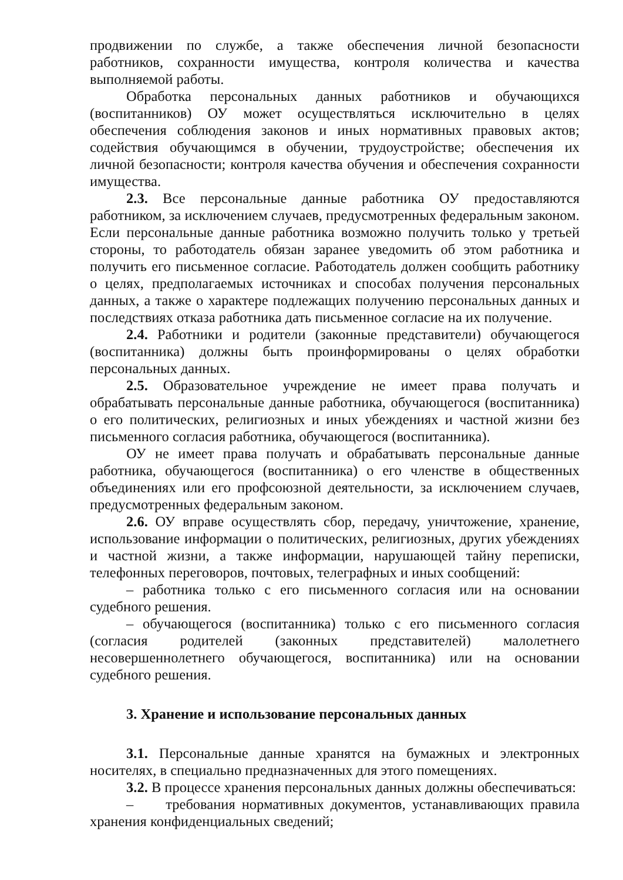продвижении по службе, а также обеспечения личной безопасности работников, сохранности имущества, контроля количества и качества выполняемой работы.
Обработка персональных данных работников и обучающихся (воспитанников) ОУ может осуществляться исключительно в целях обеспечения соблюдения законов и иных нормативных правовых актов; содействия обучающимся в обучении, трудоустройстве; обеспечения их личной безопасности; контроля качества обучения и обеспечения сохранности имущества.
2.3. Все персональные данные работника ОУ предоставляются работником, за исключением случаев, предусмотренных федеральным законом. Если персональные данные работника возможно получить только у третьей стороны, то работодатель обязан заранее уведомить об этом работника и получить его письменное согласие. Работодатель должен сообщить работнику о целях, предполагаемых источниках и способах получения персональных данных, а также о характере подлежащих получению персональных данных и последствиях отказа работника дать письменное согласие на их получение.
2.4. Работники и родители (законные представители) обучающегося (воспитанника) должны быть проинформированы о целях обработки персональных данных.
2.5. Образовательное учреждение не имеет права получать и обрабатывать персональные данные работника, обучающегося (воспитанника) о его политических, религиозных и иных убеждениях и частной жизни без письменного согласия работника, обучающегося (воспитанника).
ОУ не имеет права получать и обрабатывать персональные данные работника, обучающегося (воспитанника) о его членстве в общественных объединениях или его профсоюзной деятельности, за исключением случаев, предусмотренных федеральным законом.
2.6. ОУ вправе осуществлять сбор, передачу, уничтожение, хранение, использование информации о политических, религиозных, других убеждениях и частной жизни, а также информации, нарушающей тайну переписки, телефонных переговоров, почтовых, телеграфных и иных сообщений:
– работника только с его письменного согласия или на основании судебного решения.
– обучающегося (воспитанника) только с его письменного согласия (согласия родителей (законных представителей) малолетнего несовершеннолетнего обучающегося, воспитанника) или на основании судебного решения.
3. Хранение и использование персональных данных
3.1. Персональные данные хранятся на бумажных и электронных носителях, в специально предназначенных для этого помещениях.
3.2. В процессе хранения персональных данных должны обеспечиваться:
– требования нормативных документов, устанавливающих правила хранения конфиденциальных сведений;